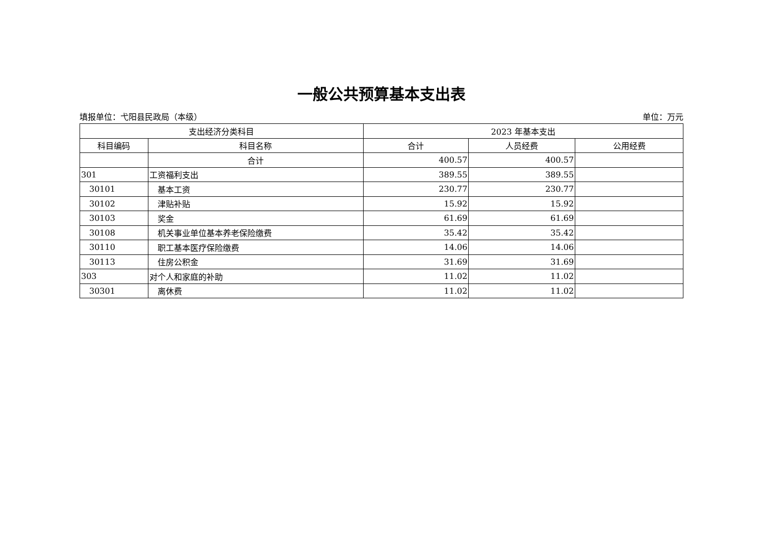一般公共预算基本支出表
填报单位：弋阳县民政局（本级） 单位：万元
| 支出经济分类科目 | | 2023 年基本支出 | | |
| --- | --- | --- | --- | --- |
| 科目编码 | 科目名称 | 合计 | 人员经费 | 公用经费 |
| | 合计 | 400.57 | 400.57 | |
| 301 | 工资福利支出 | 389.55 | 389.55 | |
| 30101 | 基本工资 | 230.77 | 230.77 | |
| 30102 | 津贴补贴 | 15.92 | 15.92 | |
| 30103 | 奖金 | 61.69 | 61.69 | |
| 30108 | 机关事业单位基本养老保险缴费 | 35.42 | 35.42 | |
| 30110 | 职工基本医疗保险缴费 | 14.06 | 14.06 | |
| 30113 | 住房公积金 | 31.69 | 31.69 | |
| 303 | 对个人和家庭的补助 | 11.02 | 11.02 | |
| 30301 | 离休费 | 11.02 | 11.02 | |